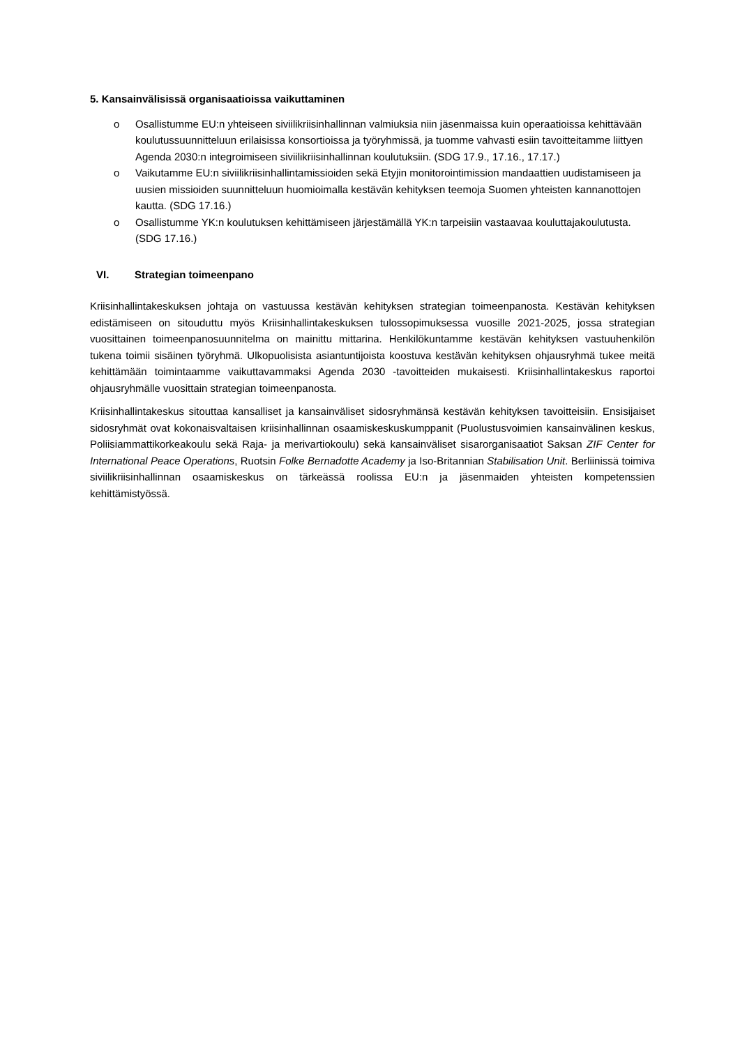5. Kansainvälisissä organisaatioissa vaikuttaminen
o Osallistumme EU:n yhteiseen siviilikriisinhallinnan valmiuksia niin jäsenmaissa kuin operaatioissa kehittävään koulutussuunnitteluun erilaisissa konsortioissa ja työryhmissä, ja tuomme vahvasti esiin tavoitteitamme liittyen Agenda 2030:n integroimiseen siviilikriisinhallinnan koulutuksiin. (SDG 17.9., 17.16., 17.17.)
o Vaikutamme EU:n siviilikriisinhallintamissioiden sekä Etyjin monitorointimission mandaattien uudistamiseen ja uusien missioiden suunnitteluun huomioimalla kestävän kehityksen teemoja Suomen yhteisten kannanottojen kautta. (SDG 17.16.)
o Osallistumme YK:n koulutuksen kehittämiseen järjestämällä YK:n tarpeisiin vastaavaa kouluttajakoulutusta. (SDG 17.16.)
VI. Strategian toimeenpano
Kriisinhallintakeskuksen johtaja on vastuussa kestävän kehityksen strategian toimeenpanosta. Kestävän kehityksen edistämiseen on sitouduttu myös Kriisinhallintakeskuksen tulossopimuksessa vuosille 2021-2025, jossa strategian vuosittainen toimeenpanosuunnitelma on mainittu mittarina. Henkilökuntamme kestävän kehityksen vastuuhenkilön tukena toimii sisäinen työryhmä. Ulkopuolisista asiantuntijoista koostuva kestävän kehityksen ohjausryhmä tukee meitä kehittämään toimintaamme vaikuttavammaksi Agenda 2030 -tavoitteiden mukaisesti. Kriisinhallintakeskus raportoi ohjausryhmälle vuosittain strategian toimeenpanosta.
Kriisinhallintakeskus sitouttaa kansalliset ja kansainväliset sidosryhmänsä kestävän kehityksen tavoitteisiin. Ensisijaiset sidosryhmät ovat kokonaisvaltaisen kriisinhallinnan osaamiskeskuskumppanit (Puolustusvoimien kansainvälinen keskus, Poliisiammattikorkeakoulu sekä Raja- ja merivartiokoulu) sekä kansainväliset sisarorganisaatiot Saksan ZIF Center for International Peace Operations, Ruotsin Folke Bernadotte Academy ja Iso-Britannian Stabilisation Unit. Berliinissä toimiva siviilikriisinhallinnan osaamiskeskus on tärkeässä roolissa EU:n ja jäsenmaiden yhteisten kompetenssien kehittämistyössä.